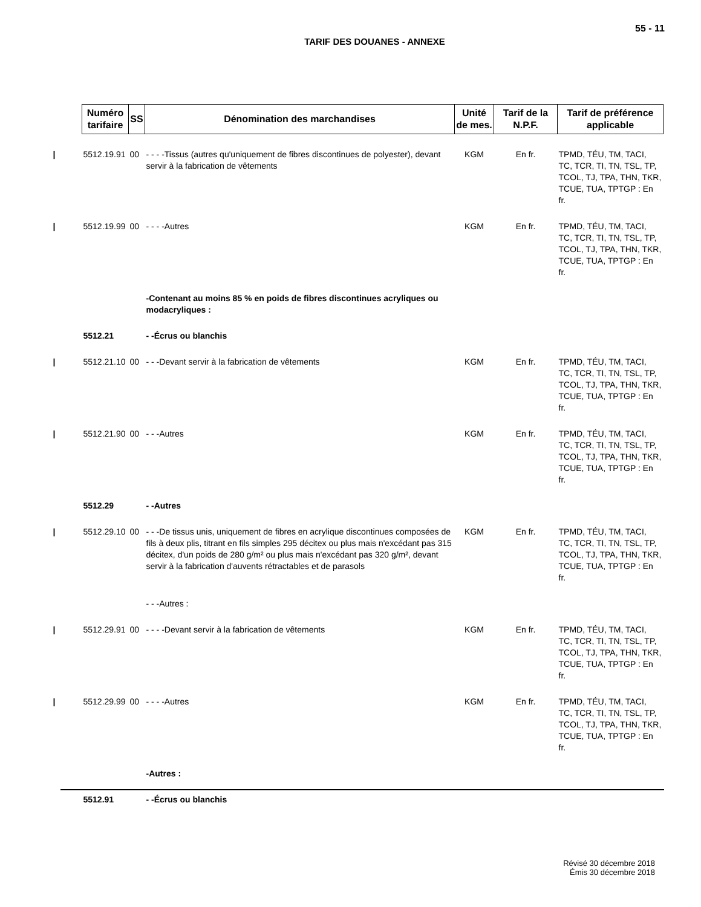55 - 11
TARIF DES DOUANES - ANNEXE
| Numéro tarifaire | SS | Dénomination des marchandises | Unité de mes. | Tarif de la N.P.F. | Tarif de préférence applicable |
| --- | --- | --- | --- | --- | --- |
| / 5512.19.91 | 00 | - - - -Tissus (autres qu'uniquement de fibres discontinues de polyester), devant servir à la fabrication de vêtements | KGM | En fr. | TPMD, TÉU, TM, TACI, TC, TCR, TI, TN, TSL, TP, TCOL, TJ, TPA, THN, TKR, TCUE, TUA, TPTGP : En fr. |
| / 5512.19.99 | 00 | - - - -Autres | KGM | En fr. | TPMD, TÉU, TM, TACI, TC, TCR, TI, TN, TSL, TP, TCOL, TJ, TPA, THN, TKR, TCUE, TUA, TPTGP : En fr. |
| | | -Contenant au moins 85 % en poids de fibres discontinues acryliques ou modacryliques : | | | |
| 5512.21 | | - -Écrus ou blanchis | | | |
| / 5512.21.10 | 00 | - - -Devant servir à la fabrication de vêtements | KGM | En fr. | TPMD, TÉU, TM, TACI, TC, TCR, TI, TN, TSL, TP, TCOL, TJ, TPA, THN, TKR, TCUE, TUA, TPTGP : En fr. |
| / 5512.21.90 | 00 | - - -Autres | KGM | En fr. | TPMD, TÉU, TM, TACI, TC, TCR, TI, TN, TSL, TP, TCOL, TJ, TPA, THN, TKR, TCUE, TUA, TPTGP : En fr. |
| 5512.29 | | - -Autres | | | |
| / 5512.29.10 | 00 | - - -De tissus unis, uniquement de fibres en acrylique discontinues composées de fils à deux plis, titrant en fils simples 295 décitex ou plus mais n'excédant pas 315 décitex, d'un poids de 280 g/m² ou plus mais n'excédant pas 320 g/m², devant servir à la fabrication d'auvents rétractables et de parasols | KGM | En fr. | TPMD, TÉU, TM, TACI, TC, TCR, TI, TN, TSL, TP, TCOL, TJ, TPA, THN, TKR, TCUE, TUA, TPTGP : En fr. |
| | | - - -Autres : | | | |
| / 5512.29.91 | 00 | - - - -Devant servir à la fabrication de vêtements | KGM | En fr. | TPMD, TÉU, TM, TACI, TC, TCR, TI, TN, TSL, TP, TCOL, TJ, TPA, THN, TKR, TCUE, TUA, TPTGP : En fr. |
| / 5512.29.99 | 00 | - - - -Autres | KGM | En fr. | TPMD, TÉU, TM, TACI, TC, TCR, TI, TN, TSL, TP, TCOL, TJ, TPA, THN, TKR, TCUE, TUA, TPTGP : En fr. |
| | | -Autres : | | | |
| 5512.91 | | - -Écrus ou blanchis | | | |
Révisé 30 décembre 2018
Émis 30 décembre 2018